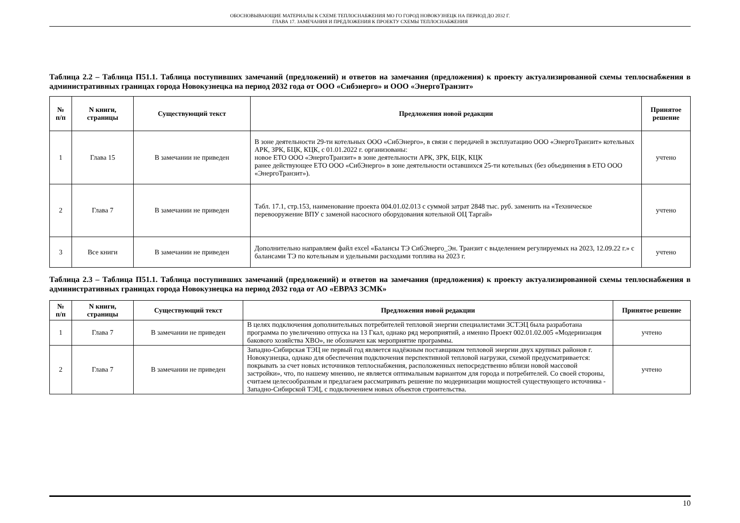ОБОСНОВЫВАЮЩИЕ МАТЕРИАЛЫ К СХЕМЕ ТЕПЛОСНАБЖЕНИЯ МО ГО ГОРОД НОВОКУЗНЕЦК НА ПЕРИОД ДО 2032 Г.
ГЛАВА 17. ЗАМЕЧАНИЯ И ПРЕДЛОЖЕНИЯ К ПРОЕКТУ СХЕМЫ ТЕПЛОСНАБЖЕНИЯ
Таблица 2.2 – Таблица П51.1. Таблица поступивших замечаний (предложений) и ответов на замечания (предложения) к проекту актуализированной схемы теплоснабжения в административных границах города Новокузнецка на период 2032 года от ООО «Сибэнерго» и ООО «ЭнергоТранзит»
| № п/п | N книги, страницы | Существующий текст | Предложения новой редакции | Принятое решение |
| --- | --- | --- | --- | --- |
| 1 | Глава 15 | В замечании не приведен | В зоне деятельности 29-ти котельных ООО «СибЭнерго», в связи с передачей в эксплуатацию ООО «ЭнергоТранзит» котельных АРК, ЗРК, БЦК, КЦК, с 01.01.2022 г. организованы: новое ЕТО ООО «ЭнергоТранзит» в зоне деятельности АРК, ЗРК, БЦК, КЦК ранее действующее ЕТО ООО «СибЭнерго» в зоне деятельности оставшихся 25-ти котельных (без объединения в ЕТО ООО «ЭнергоТранзит»). | учтено |
| 2 | Глава 7 | В замечании не приведен | Табл. 17.1, стр.153, наименование проекта 004.01.02.013 с суммой затрат 2848 тыс. руб. заменить на «Техническое перевооружение ВПУ с заменой насосного оборудования котельной ОЦ Таргай» | учтено |
| 3 | Все книги | В замечании не приведен | Дополнительно направляем файл excel «Балансы ТЭ СибЭнерго_Эн. Транзит с выделением регулируемых на 2023, 12.09.22 г.» с балансами ТЭ по котельным и удельными расходами топлива на 2023 г. | учтено |
Таблица 2.3 – Таблица П51.1. Таблица поступивших замечаний (предложений) и ответов на замечания (предложения) к проекту актуализированной схемы теплоснабжения в административных границах города Новокузнецка на период 2032 года от АО «ЕВРАЗ ЗСМК»
| № п/п | N книги, страницы | Существующий текст | Предложения новой редакции | Принятое решение |
| --- | --- | --- | --- | --- |
| 1 | Глава 7 | В замечании не приведен | В целях подключения дополнительных потребителей тепловой энергии специалистами ЗСТЭЦ была разработана программа по увеличению отпуска на 13 Гкал, однако ряд мероприятий, а именно Проект 002.01.02.005 «Модернизация бакового хозяйства ХВО», не обозначен как мероприятие программы. | учтено |
| 2 | Глава 7 | В замечании не приведен | Западно-Сибирская ТЭЦ не первый год является надёжным поставщиком тепловой энергии двух крупных районов г. Новокузнецка, однако для обеспечения подключения перспективной тепловой нагрузки, схемой предусматривается: покрывать за счет новых источников теплоснабжения, расположенных непосредственно вблизи новой массовой застройки», что, по нашему мнению, не является оптимальным вариантом для города и потребителей. Со своей стороны, считаем целесообразным и предлагаем рассматривать решение по модернизации мощностей существующего источника - Западно-Сибирской ТЭЦ, с подключением новых объектов строительства. | учтено |
10